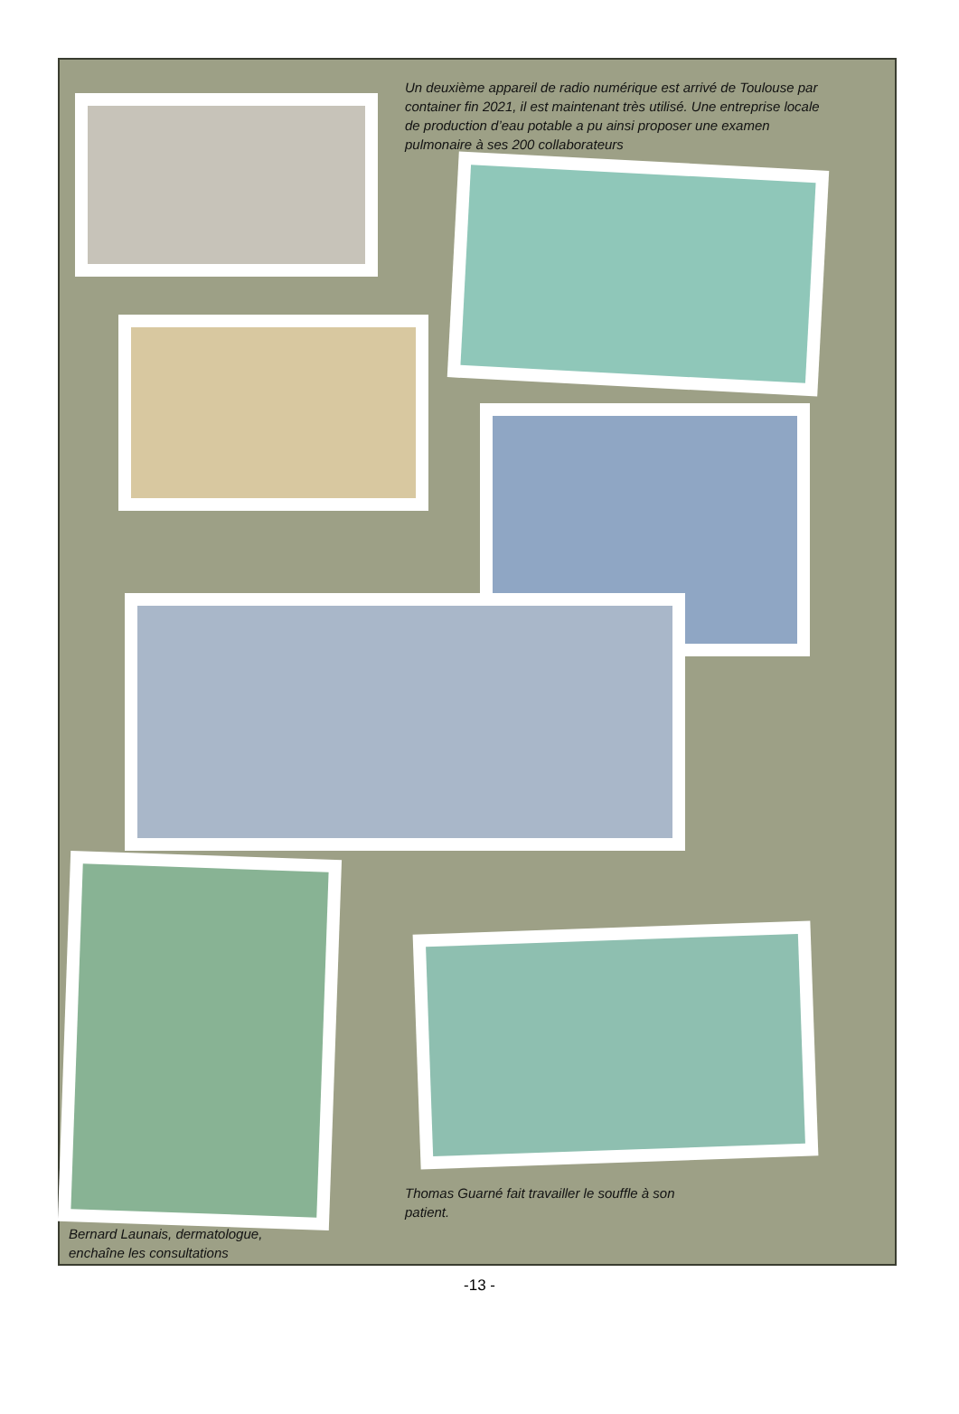Un deuxième appareil de radio numérique est arrivé de Toulouse par container fin 2021, il est maintenant très utilisé. Une entreprise locale de production d’eau potable a pu ainsi proposer une examen pulmonaire à ses 200 collaborateurs
Thomas Guarné fait travailler le souffle à son patient.
Bernard Launais, dermatologue, enchaîne les consultations
-13 -